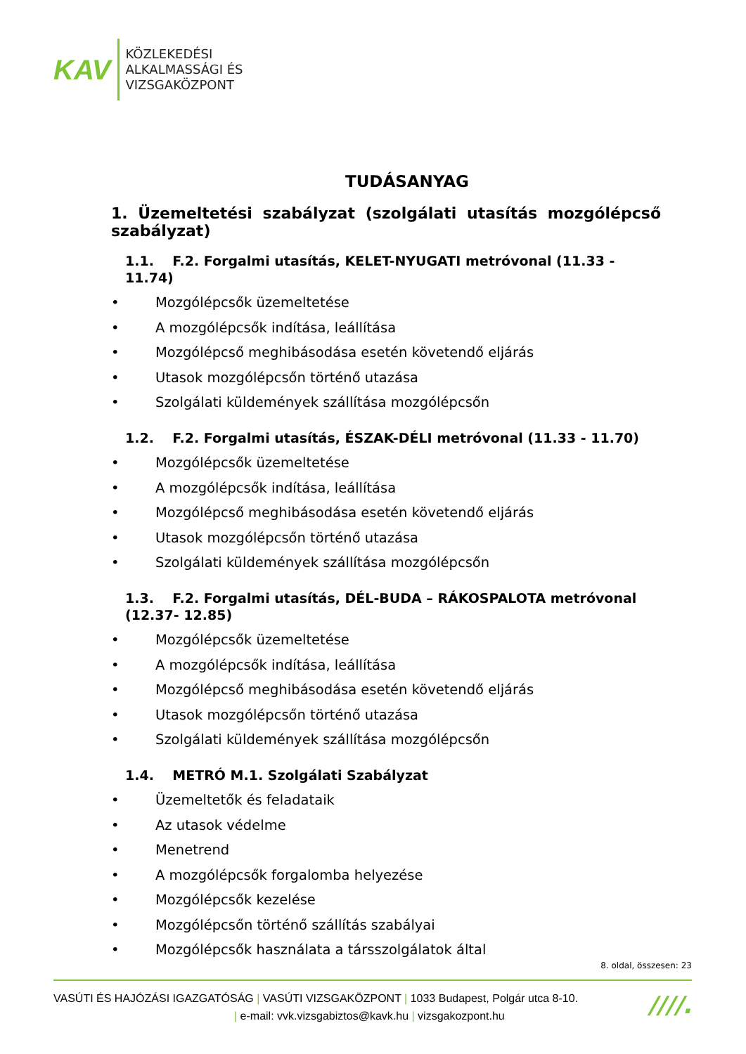KAV
KÖZLEKEDÉSI
ALKALMASSÁGI ÉS
VIZSGAKÖZPONT
TUDÁSANYAG
1. Üzemeltetési szabályzat (szolgálati utasítás mozgólépcső szabályzat)
1.1. F.2. Forgalmi utasítás, KELET-NYUGATI metróvonal (11.33 - 11.74)
• Mozgólépcsők üzemeltetése
• A mozgólépcsők indítása, leállítása
• Mozgólépcső meghibásodása esetén követendő eljárás
• Utasok mozgólépcsőn történő utazása
• Szolgálati küldemények szállítása mozgólépcsőn
1.2. F.2. Forgalmi utasítás, ÉSZAK-DÉLI metróvonal (11.33 - 11.70)
• Mozgólépcsők üzemeltetése
• A mozgólépcsők indítása, leállítása
• Mozgólépcső meghibásodása esetén követendő eljárás
• Utasok mozgólépcsőn történő utazása
• Szolgálati küldemények szállítása mozgólépcsőn
1.3. F.2. Forgalmi utasítás, DÉL-BUDA – RÁKOSPALOTA metróvonal (12.37- 12.85)
• Mozgólépcsők üzemeltetése
• A mozgólépcsők indítása, leállítása
• Mozgólépcső meghibásodása esetén követendő eljárás
• Utasok mozgólépcsőn történő utazása
• Szolgálati küldemények szállítása mozgólépcsőn
1.4. METRÓ M.1. Szolgálati Szabályzat
• Üzemeltetők és feladataik
• Az utasok védelme
• Menetrend
• A mozgólépcsők forgalomba helyezése
• Mozgólépcsők kezelése
• Mozgólépcsőn történő szállítás szabályai
• Mozgólépcsők használata a társszolgálatok által
8. oldal, összesen: 23
VASÚTI ÉS HAJÓZÁSI IGAZGATÓSÁG | VASÚTI VIZSGAKÖZPONT | 1033 Budapest, Polgár utca 8-10.
| e-mail: vvk.vizsgabiztos@kavk.hu | vizsgakozpont.hu
////.